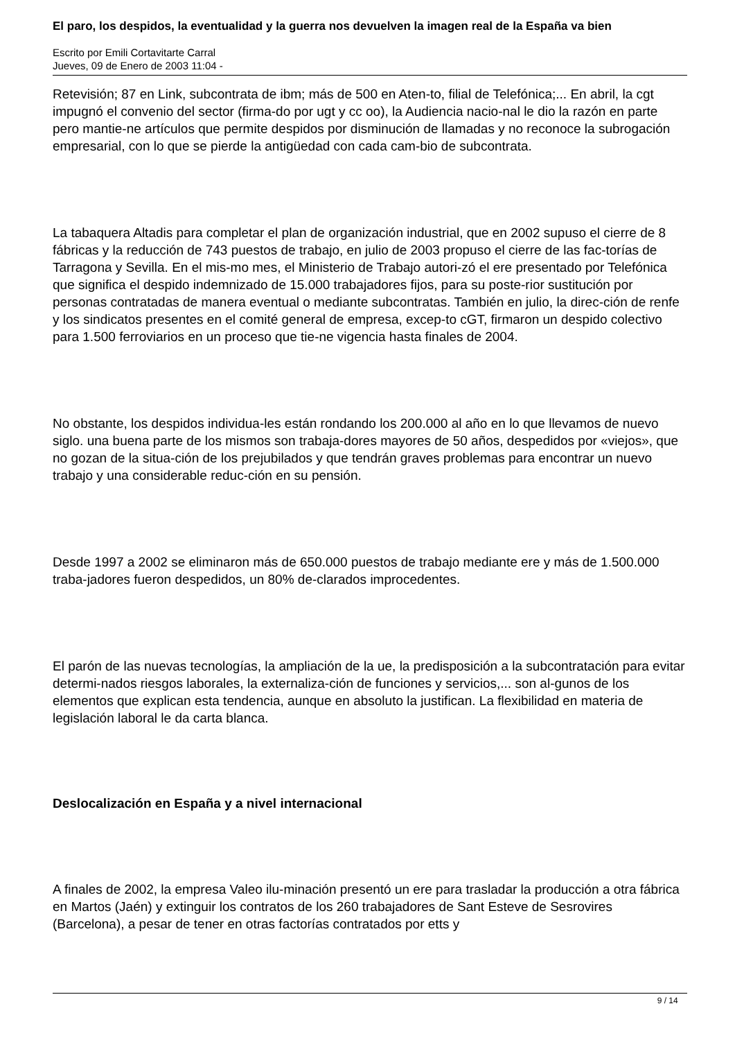El paro, los despidos, la eventualidad y la guerra nos devuelven la imagen real de la España va bien
Escrito por Emili Cortavitarte Carral
Jueves, 09 de Enero de 2003 11:04 -
Retevisión; 87 en Link, subcontrata de ibm; más de 500 en Aten-to, filial de Telefónica;... En abril, la cgt impugnó el convenio del sector (firma-do por ugt y cc oo), la Audiencia nacio-nal le dio la razón en parte pero mantie-ne artículos que permite despidos por disminución de llamadas y no reconoce la subrogación empresarial, con lo que se pierde la antigüedad con cada cam-bio de subcontrata.
La tabaquera Altadis para completar el plan de organización industrial, que en 2002 supuso el cierre de 8 fábricas y la reducción de 743 puestos de trabajo, en julio de 2003 propuso el cierre de las fac-torías de Tarragona y Sevilla. En el mis-mo mes, el Ministerio de Trabajo autori-zó el ere presentado por Telefónica que significa el despido indemnizado de 15.000 trabajadores fijos, para su poste-rior sustitución por personas contratadas de manera eventual o mediante subcontratas. También en julio, la direc-ción de renfe y los sindicatos presentes en el comité general de empresa, excep-to cGT, firmaron un despido colectivo para 1.500 ferroviarios en un proceso que tie-ne vigencia hasta finales de 2004.
No obstante, los despidos individua-les están rondando los 200.000 al año en lo que llevamos de nuevo siglo. una buena parte de los mismos son trabaja-dores mayores de 50 años, despedidos por «viejos», que no gozan de la situa-ción de los prejubilados y que tendrán graves problemas para encontrar un nuevo trabajo y una considerable reduc-ción en su pensión.
Desde 1997 a 2002 se eliminaron más de 650.000 puestos de trabajo mediante ere y más de 1.500.000 traba-jadores fueron despedidos, un 80% de-clarados improcedentes.
El parón de las nuevas tecnologías, la ampliación de la ue, la predisposición a la subcontratación para evitar determi-nados riesgos laborales, la externaliza-ción de funciones y servicios,... son al-gunos de los elementos que explican esta tendencia, aunque en absoluto la justifican. La flexibilidad en materia de legislación laboral le da carta blanca.
Deslocalización en España y a nivel internacional
A finales de 2002, la empresa Valeo ilu-minación presentó un ere para trasladar la producción a otra fábrica en Martos (Jaén) y extinguir los contratos de los 260 trabajadores de Sant Esteve de Sesrovires (Barcelona), a pesar de tener en otras factorías contratados por etts y
9 / 14